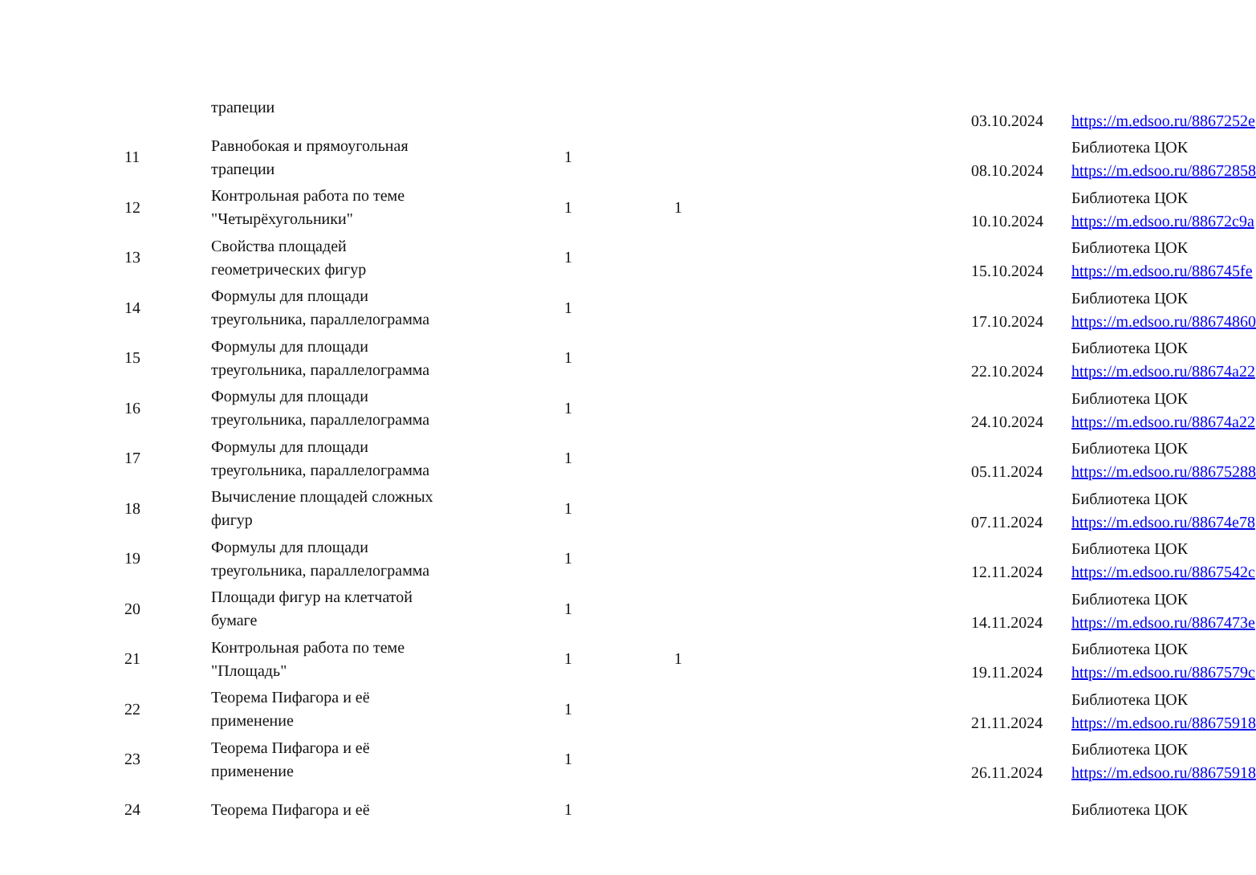| | трапеции | | | 03.10.2024 | https://m.edsoo.ru/8867252e |
| 11 | Равнобокая и прямоугольная трапеции | 1 | | 08.10.2024 | Библиотека ЦОК https://m.edsoo.ru/88672858 |
| 12 | Контрольная работа по теме "Четырёхугольники" | 1 | 1 | 10.10.2024 | Библиотека ЦОК https://m.edsoo.ru/88672c9a |
| 13 | Свойства площадей геометрических фигур | 1 | | 15.10.2024 | Библиотека ЦОК https://m.edsoo.ru/886745fe |
| 14 | Формулы для площади треугольника, параллелограмма | 1 | | 17.10.2024 | Библиотека ЦОК https://m.edsoo.ru/88674860 |
| 15 | Формулы для площади треугольника, параллелограмма | 1 | | 22.10.2024 | Библиотека ЦОК https://m.edsoo.ru/88674a22 |
| 16 | Формулы для площади треугольника, параллелограмма | 1 | | 24.10.2024 | Библиотека ЦОК https://m.edsoo.ru/88674a22 |
| 17 | Формулы для площади треугольника, параллелограмма | 1 | | 05.11.2024 | Библиотека ЦОК https://m.edsoo.ru/88675288 |
| 18 | Вычисление площадей сложных фигур | 1 | | 07.11.2024 | Библиотека ЦОК https://m.edsoo.ru/88674e78 |
| 19 | Формулы для площади треугольника, параллелограмма | 1 | | 12.11.2024 | Библиотека ЦОК https://m.edsoo.ru/8867542c |
| 20 | Площади фигур на клетчатой бумаге | 1 | | 14.11.2024 | Библиотека ЦОК https://m.edsoo.ru/8867473e |
| 21 | Контрольная работа по теме "Площадь" | 1 | 1 | 19.11.2024 | Библиотека ЦОК https://m.edsoo.ru/8867579c |
| 22 | Теорема Пифагора и её применение | 1 | | 21.11.2024 | Библиотека ЦОК https://m.edsoo.ru/88675918 |
| 23 | Теорема Пифагора и её применение | 1 | | 26.11.2024 | Библиотека ЦОК https://m.edsoo.ru/88675918 |
| 24 | Теорема Пифагора и её | 1 | | | Библиотека ЦОК |